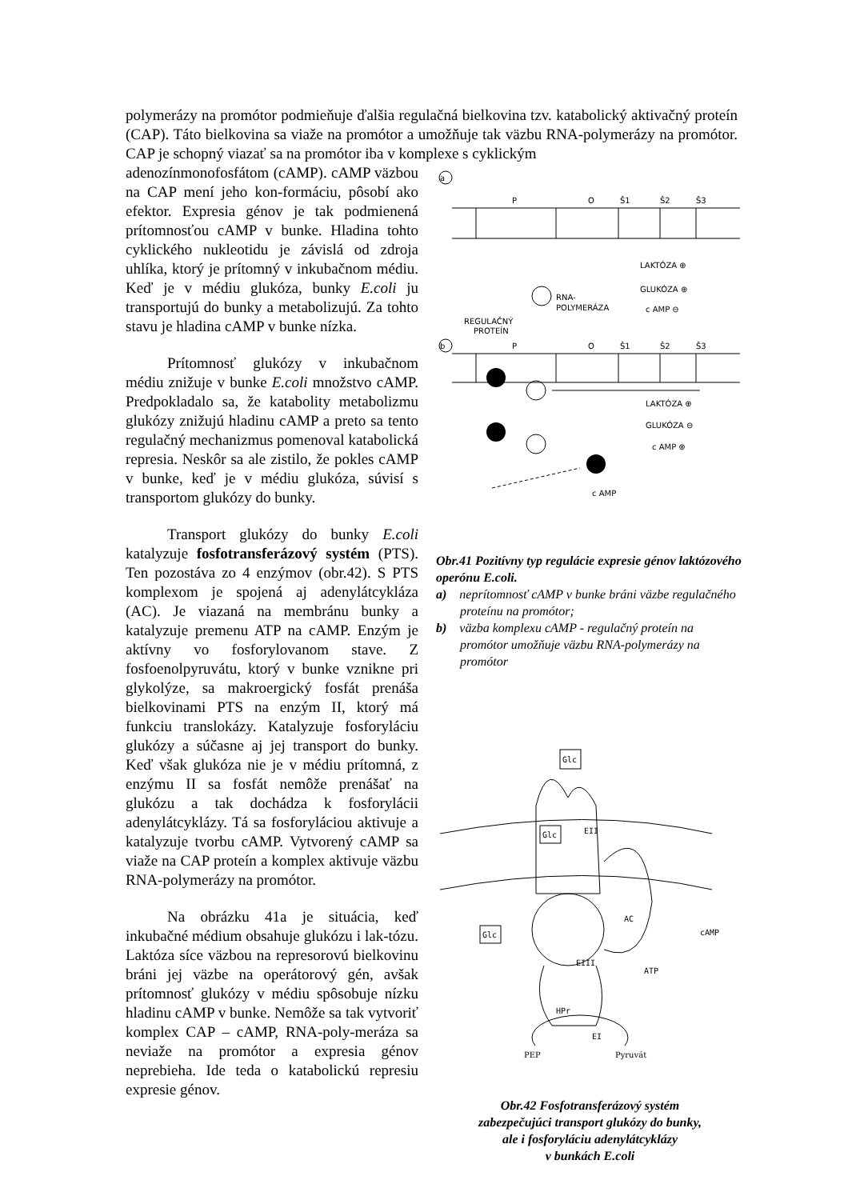polymerázy na promótor podmieňuje ďalšia regulačná bielkovina tzv. katabolický aktivačný proteín (CAP). Táto bielkovina sa viaže na promótor a umožňuje tak väzbu RNA-polymerázy na promótor. CAP je schopný viazať sa na promótor iba v komplexe s cyklickým
adenozínmonofosfátom (cAMP). cAMP väzbou na CAP mení jeho kon-formáciu, pôsobí ako efektor. Expresia génov je tak podmienená prítomnosťou cAMP v bunke. Hladina tohto cyklického nukleotidu je závislá od zdroja uhlíka, ktorý je prítomný v inkubačnom médiu. Keď je v médiu glukóza, bunky E.coli ju transportujú do bunky a metabolizujú. Za tohto stavu je hladina cAMP v bunke nízka.
Prítomnosť glukózy v inkubačnom médiu znižuje v bunke E.coli množstvo cAMP. Predpokladalo sa, že katabolity metabolizmu glukózy znižujú hladinu cAMP a preto sa tento regulačný mechanizmus pomenoval katabolická represia. Neskôr sa ale zistilo, že pokles cAMP v bunke, keď je v médiu glukóza, súvisí s transportom glukózy do bunky.
Transport glukózy do bunky E.coli katalyzuje fosfotransferázový systém (PTS). Ten pozostáva zo 4 enzýmov (obr.42). S PTS komplexom je spojená aj adenylátcykláza (AC). Je viazaná na membránu bunky a katalyzuje premenu ATP na cAMP. Enzým je aktívny vo fosforylovanom stave. Z fosfoenolpyruvátu, ktorý v bunke vznikne pri glykolýze, sa makroergický fosfát prenáša bielkovinami PTS na enzým II, ktorý má funkciu translokázy. Katalyzuje fosforyláciu glukózy a súčasne aj jej transport do bunky. Keď však glukóza nie je v médiu prítomná, z enzýmu II sa fosfát nemôže prenášať na glukózu a tak dochádza k fosforylácii adenylátcyklázy. Tá sa fosforyláciou aktivuje a katalyzuje tvorbu cAMP. Vytvorený cAMP sa viaže na CAP proteín a komplex aktivuje väzbu RNA-polymerázy na promótor.
Na obrázku 41a je situácia, keď inkubačné médium obsahuje glukózu i lak-tózu. Laktóza síce väzbou na represorovú bielkovinu bráni jej väzbe na operátorový gén, avšak prítomnosť glukózy v médiu spôsobuje nízku hladinu cAMP v bunke. Nemôže sa tak vytvoriť komplex CAP – cAMP, RNA-poly-meráza sa neviaže na promótor a expresia génov neprebieha. Ide teda o katabolickú represiu expresie génov.
a
P
O
Š1
Š2
Š3
LAKTÓZA ⊕
GLUKÓZA ⊕
c AMP ⊖
RNA-
POLYMERÁZA
REGULAČNÝ
PROTEÍN
b
P
O
Š1
Š2
Š3
LAKTÓZA ⊕
GLUKÓZA ⊖
c AMP ⊕
c AMP
Obr.41 Pozitívny typ regulácie expresie génov laktózového operónu E.coli.
a) neprítomnosť cAMP v bunke bráni väzbe regulačného proteínu na promótor;
b) väzba komplexu cAMP - regulačný proteín na promótor umožňuje väzbu RNA-polymerázy na promótor
Glc
Glc
Glc
EII
AC
cAMP
ATP
EIII
HPr
EI
PEP Pyruvát
Obr.42 Fosfotransferázový systém
zabezpečujúci transport glukózy do bunky,
ale i fosforyláciu adenylátcyklázy
v bunkách E.coli